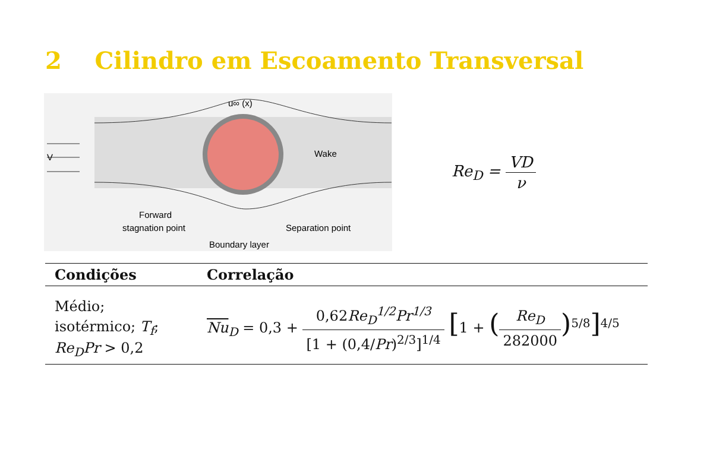2 Cilindro em Escoamento Transversal
u∞ (x)
V
Wake
Forward
stagnation point
Separation point
Boundary layer
Re<sub>D</sub> = VD ν
| Condições | Correlação |
| --- | --- |
| Médio; isotérmico; T<sub>f</sub> ; Re<sub>D</sub>Pr > 0,2 | Nu<sub>D</sub> = 0,3 + 0,62 Re<sub>D</sub><sup>1/2</sup>Pr<sup>1/3</sup> [1 + (0,4/ Pr )<sup>2/3</sup>]<sup>1/4</sup> [ 1 + ( Re<sub>D</sub> 282000 )<sup>5/8</sup> ]<sup>4/5</sup> |